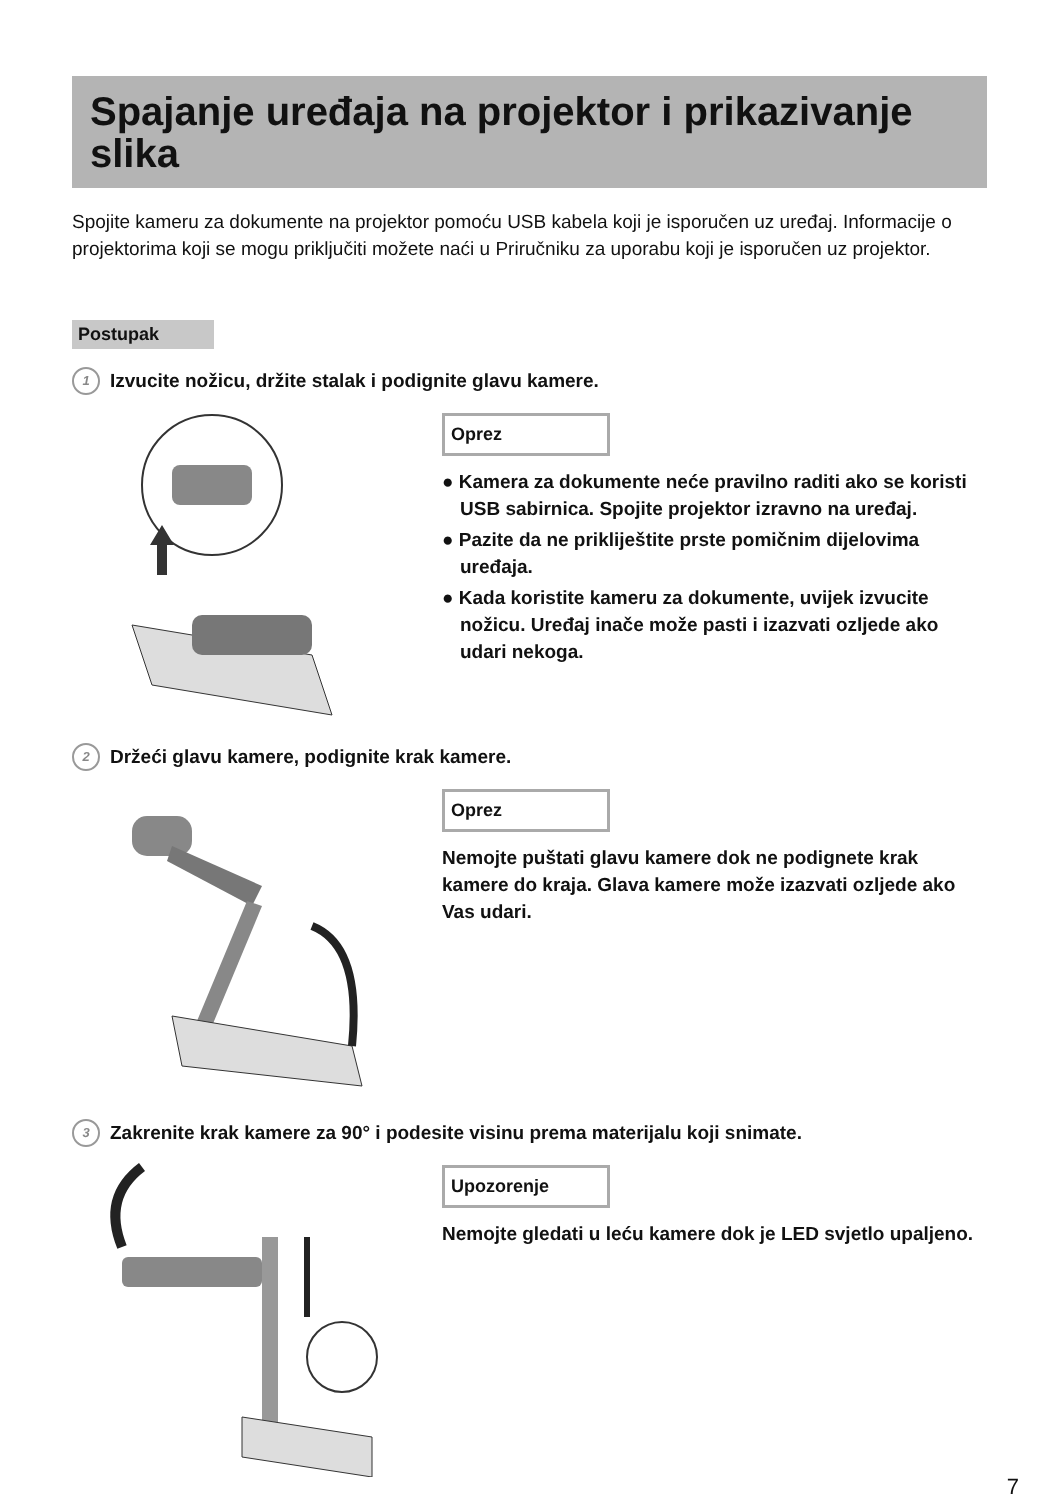Spajanje uređaja na projektor i prikazivanje slika
Spojite kameru za dokumente na projektor pomoću USB kabela koji je isporučen uz uređaj. Informacije o projektorima koji se mogu priključiti možete naći u Priručniku za uporabu koji je isporučen uz projektor.
Postupak
1 Izvucite nožicu, držite stalak i podignite glavu kamere.
Oprez
● Kamera za dokumente neće pravilno raditi ako se koristi USB sabirnica. Spojite projektor izravno na uređaj.
● Pazite da ne prikliještite prste pomičnim dijelovima uređaja.
● Kada koristite kameru za dokumente, uvijek izvucite nožicu. Uređaj inače može pasti i izazvati ozljede ako udari nekoga.
2 Držeći glavu kamere, podignite krak kamere.
Oprez
Nemojte puštati glavu kamere dok ne podignete krak kamere do kraja. Glava kamere može izazvati ozljede ako Vas udari.
3 Zakrenite krak kamere za 90° i podesite visinu prema materijalu koji snimate.
Upozorenje
Nemojte gledati u leću kamere dok je LED svjetlo upaljeno.
7